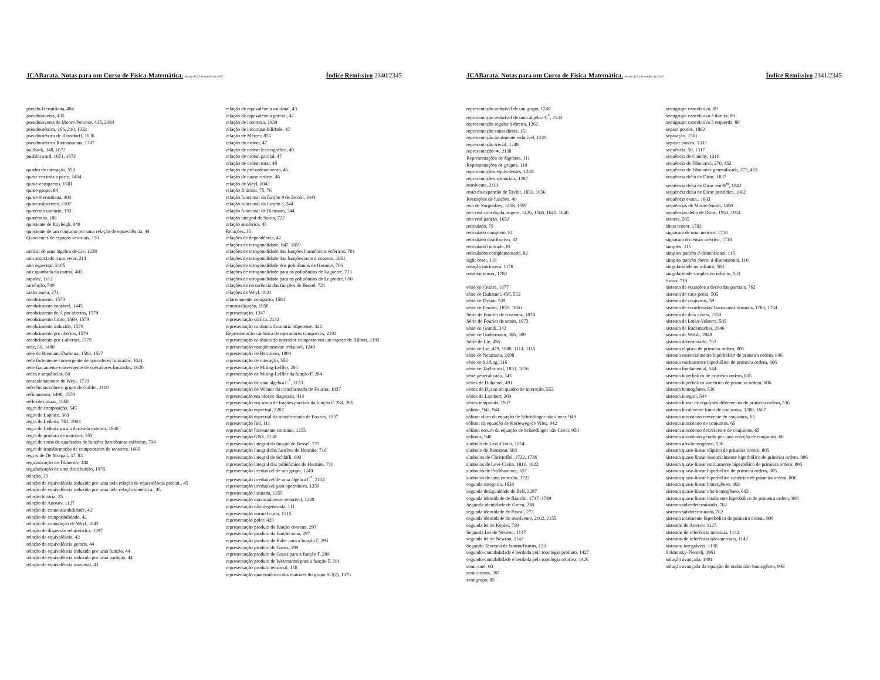JCABarata. Notas para um Curso de Física-Matemática. Versão de 23 de outubro de 2017. Índice Remissivo 2340/2345
pseudo-Hermitiana, 404
pseudoinversa, 435
pseudoinversa de Moore-Penrose, 435, 2084
pseudométrica, 166, 210, 1332
pseudométrica de Hausdorff, 1636
pseudométrica Riemanniana, 1707
pullback, 148, 1672
pushforward, 1671, 1672
quadro de interação, 553
quase em toda a parte, 1434
quase-compactos, 1581
quase-grupo, 84
quase-Hermitiana, 404
quase-nilpotente, 2107
quatérnio unitário, 193
quatérnios, 188
quociente de Rayleigh, 849
quociente de um conjunto por uma relação de equivalência, 44
Quocientes de espaços vetoriais, 150
radical de uma álgebra de Lie, 1238
raio associado a um vetor, 214
raio espectral, 2105
raiz quadrada da matriz, 403
rapidez, 1112
rarefação, 799
razão aurea, 271
recobrimento, 1579
recobrimento contável, 1445
recobrimento de A por abertos, 1579
recobrimento finito, 1569, 1579
recobrimento induzido, 1579
recobrimento por abertos, 1579
recobrimento por τ-abertos, 1579
rede, 50, 1480
rede de Riemann-Darboux, 1503, 1537
rede fortemente convergente de operadores limitados, 1621
rede fracamente convergente de operadores limitados, 1620
redes e sequências, 50
reescalonamento de Weyl, 1739
referências sobre o grupo de Galilei, 1119
refinamento, 1498, 1579
reflexões puras, 1068
regra de composição, 545
regra de Laplace, 360
regra de Leibniz, 761, 1904
regra de Leibniz para a derivada exterior, 1800
regra de produto de matrizes, 355
regra de soma de quadrados de funções harmônicas esféricas, 704
regra de transformação de componentes de tensores, 1666
regras de De Morgan, 37, 83
regularização de Tikhonov, 440
regularização de uma distribuição, 1976
relação, 35
relação de equivalência induzida por uma pela relação de equivalência parcial., 45
relação de equivalência induzida por uma pela relação simétrica., 45
relação binária, 35
relação de Anosov, 1127
relação de comensurabilidade, 42
relação de compatibilidade, 42
relação de comutação de Weyl, 1042
relação de dispersão relativística, 1297
relação de equivalência, 42
relação de equivalência gerada, 44
relação de equivalência induzida por uma função, 44
relação de equivalência induzida por uma partição, 44
relação de equivalência maximal, 43
relação de equivalência minimal, 43
relação de equivalência parcial, 42
relação de incerteza, 1930
relação de incompatibilidade, 42
relação de Mercer, 855
relação de ordem, 47
relação de ordem lexicográfica, 49
relação de ordem parcial, 47
relação de ordem total, 48
relação de pré-ordenamento, 46
relação de quase-ordem, 46
relação de Weyl, 1042
relação finitária, 75, 76
relação funcional da função θ de Jacobi, 1941
relação funcional da função ζ, 344
relação funcional de Riemann, 344
relação integral de Sonin, 722
relação simétrica, 45
Relações, 35
relações de dependência, 42
relações de ortogonalidade, 847, 1859
relações de ortogonalidade das funções harmônicas esféricas, 701
relações de ortogonalidade das funções seno e cosseno, 1861
relações de ortogonalidade dos polinômios de Hermite, 706
relações de ortogonalidade para os polinômios de Laguerre, 713
relações de ortogonalidade para os polinômios de Legendre, 690
relações de recorrência das funções de Bessel, 721
relações de Weyl, 1921
relativamente compacto, 1583
renormalização, 1958
representação, 1247
representação cíclica, 2133
representação canônica da matriz nilpotente, 422
Representação canônica de operadores compactos, 2192
representação canônica do operador compacto em um espaço de Hilbert, 2192
representação completamente redutível, 1249
representação de Bernstein, 1894
representação de interação, 553
representação de Mittag-Leffler, 286
representação de Mittag-Leffler da função Γ, 284
representação de uma álgebra C<sup>*</sup>, 2133
representação de Wiener da transformada de Fourier, 1937
representação em blocos diagonais, 414
representação em soma de frações parciais da função Γ, 284, 286
representação espectral, 2207
representação espectral da transformada de Fourier, 1937
representação fiel, 111
representação fortemente contínua, 1255
representação GNS, 2138
representação integral da função de Bessel, 725
representação integral das funções de Hermite, 710
representação integral de Schläfli, 693
representação integral dos polinômios de Hermite, 710
representação irredutível de um grupo, 1249
representação irredutível de uma álgebra C<sup>*</sup>, 2134
representação irredutível para operadores, 1250
representação limitada, 1255
representação maximalmente redutível, 1249
representação não-degenerada, 111
representação normal curta, 1515
representação polar, 428
representação produto da função cosseno, 297
representação produto da função seno, 297
representação produto de Euler para a função Γ, 293
representação produto de Gauss, 299
representação produto de Gauss para a função Γ, 289
representação produto de Weierstrass para a função Γ, 291
representação produto tensorial, 158
representação quaterniônica das matrizes do grupo SU(2), 1073
JCABarata. Notas para um Curso de Física-Matemática. Versão de 23 de outubro de 2017. Índice Remissivo 2341/2345
representação redutível de um grupo, 1249
representação redutível de uma álgebra C<sup>*</sup>, 2134
representação regular à direita, 1262
representação soma direta, 151
representação totalmente redutível, 1249
representação trivial, 1248
representação-∗, 2138
Representações de álgebras, 111
Representações de grupos, 110
representações equivalentes, 1248
representações spinoriais, 1287
resolvente, 2101
resto da expansão de Taylor, 1851, 1856
Restrições de funções, 40
reta de Sorgenfrey, 1408, 1597
reta real com dupla origem, 1426, 1566, 1645, 1646
reta real padrão, 1652
reticulado, 79
reticulado completo, 81
reticulado distributivo, 82
reticulado limitado, 81
reticulados complementado, 82
right coset, 118
rotação intrínseca, 1178
rotation tensor, 1782
série de Cesàro, 1877
série de Duhamel, 456, 553
série de Dyson, 539
série de Fourier, 1859, 1860
Série de Fourier de cossenos, 1874
Série de Fourier de senos, 1873
série de Grandi, 342
série de Gudermann, 306, 309
Série de Lie, 456
série de Lie, 479, 1080, 1114, 1115
série de Neumann, 2098
série de Stirling, 316
série de Taylor real, 1851, 1856
série generalizada, 343
séries de Duhamel, 491
séries de Dyson no quadro de interação, 553
séries de Lambert, 269
séries temporais, 1937
sóliton, 942, 944
sóliton claro da equação de Schrödinger não-linear, 949
sóliton da equação de Korteweg-de Vries, 942
sóliton escuro da equação de Schrödinger não-linear, 950
sólitons, 940
símbolo de Levi-Civita, 1054
símbolo de Riemann, 603
símbolos de Christoffel, 1722, 1736
símbolos de Levi-Civita, 1810, 1822
símbolos de Pochhammer, 657
símbolos de uma conexão, 1722
segunda categoria, 1634
segunda desigualdade de Bell, 2297
segunda identidade de Bianchi, 1747–1749
Segunda identidade de Green, 238
segunda identidade de Pascal, 273
segunda identidade do resolvente, 2102, 2155
segunda lei de Kepler, 719
Segunda Lei de Newton, 1147
segunda lei de Newton, 1142
Segundo Teorema de Isomorfismos, 123
segundo-contabilidade é herdada pela topologia produto, 1427
segundo-contabilidade é herdada pela topologia relativa, 1426
semi-anel, 60
semi-norma, 207
semigrupo, 85
semigrupo cancelativo, 89
semigrupo cancelativo à direita, 89
semigrupo cancelativo à esquerda, 89
separa pontos, 1882
separação, 1561
separar pontos, 1333
sequência, 50, 1317
sequência de Cauchy, 1318
sequência de Fibonacci, 270, 452
sequência de Fibonacci generalizada, 272, 453
sequência delta de Dirac, 1837
sequência delta de Dirac em ℝ<sup>m</sup>, 1842
sequência delta de Dirac periódica, 1862
sequência exata., 1803
sequências de Moore-Smith, 1480
sequências delta de Dirac, 1953, 1954
setores, 565
shear tensor, 1782
signatura de uma métrica, 1710
signatura do tensor métrico, 1710
simplex, 115
simplex padrão d-dimensional, 115
simplex padrão aberto d-dimensional, 116
singularidade no infinito, 583
singularidade simples no infinito, 583
Sirius, 719
sistema de equações a derivadas parciais, 762
sistema de caça-presa, 505
sistema de conjuntos, 59
sistema de coordenadas Gaussianas normais, 1783, 1784
sistema de dois níveis, 2150
sistema de Lotka-Volterra, 505
sistema de Rademacher, 2046
sistema de Walsh, 2048
sistema determinado, 762
sistema elíptico de primeira ordem, 805
sistema essencialmente hiperbólico de primeira ordem, 806
sistema estritamente hiperbólico de primeira ordem, 806
sistema fundamental, 544
sistema hiperbólico de primeira ordem, 805
sistema hiperbólico simétrico de primeira ordem, 806
sistema homogêneo, 536
sistema integral, 544
sistema linear de equações diferenciais de primeira ordem, 536
sistema localmente finito de conjuntos, 1580, 1607
sistema monótono crescente de conjuntos, 65
sistema monótono de conjuntos, 65
sistema monótono decrescente de conjuntos, 65
sistema monótono gerado por uma coleção de conjuntos, 66
sistema não-homogêneo, 536
sistema quase-linear elíptico de primeira ordem, 805
sistema quase-linear essencialmente hiperbólico de primeira ordem, 806
sistema quase-linear estritamente hiperbólico de primeira ordem, 806
sistema quase-linear hiperbólico de primeira ordem, 805
sistema quase-linear hiperbólico simétrico de primeira ordem, 806
sistema quase-linear homogêneo, 803
sistema quase-linear não-homogêneo, 803
sistema quase-linear totalmente hiperbólico de primeira ordem, 806
sistema sobredeterminado, 762
sistema subdeterminado, 762
sistema totalmente hiperbólico de primeira ordem, 806
sistemas de Anosov, 1127
sistemas de referência inerciais, 1142
sistemas de referência não-inerciais, 1142
sistemas integráveis, 1198
Sokhotsky-Plemelj, 1961
solução avançada, 1991
solução avançada da equação de ondas não-homogênea, 998